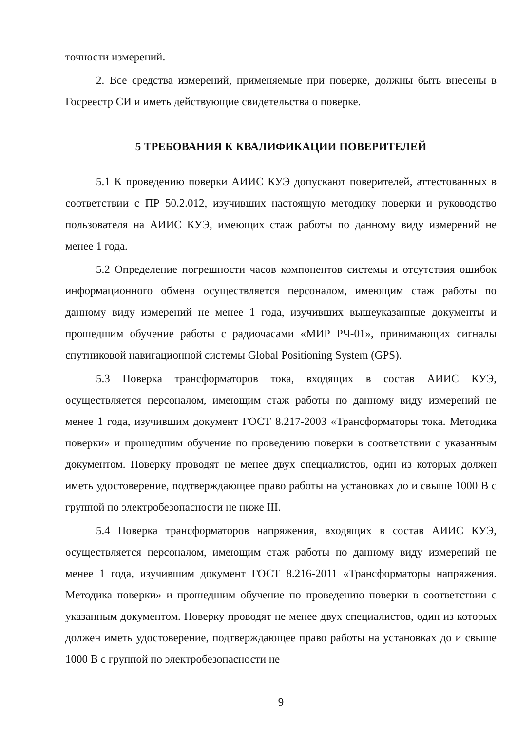точности измерений.
2. Все средства измерений, применяемые при поверке, должны быть внесены в Госреестр СИ и иметь действующие свидетельства о поверке.
5 ТРЕБОВАНИЯ К КВАЛИФИКАЦИИ ПОВЕРИТЕЛЕЙ
5.1 К проведению поверки АИИС КУЭ допускают поверителей, аттестованных в соответствии с ПР 50.2.012, изучивших настоящую методику поверки и руководство пользователя на АИИС КУЭ, имеющих стаж работы по данному виду измерений не менее 1 года.
5.2 Определение погрешности часов компонентов системы и отсутствия ошибок информационного обмена осуществляется персоналом, имеющим стаж работы по данному виду измерений не менее 1 года, изучивших вышеуказанные документы и прошедшим обучение работы с радиочасами «МИР РЧ-01», принимающих сигналы спутниковой навигационной системы Global Positioning System (GPS).
5.3 Поверка трансформаторов тока, входящих в состав АИИС КУЭ, осуществляется персоналом, имеющим стаж работы по данному виду измерений не менее 1 года, изучившим документ ГОСТ 8.217-2003 «Трансформаторы тока. Методика поверки» и прошедшим обучение по проведению поверки в соответствии с указанным документом. Поверку проводят не менее двух специалистов, один из которых должен иметь удостоверение, подтверждающее право работы на установках до и свыше 1000 В с группой по электробезопасности не ниже III.
5.4 Поверка трансформаторов напряжения, входящих в состав АИИС КУЭ, осуществляется персоналом, имеющим стаж работы по данному виду измерений не менее 1 года, изучившим документ ГОСТ 8.216-2011 «Трансформаторы напряжения. Методика поверки» и прошедшим обучение по проведению поверки в соответствии с указанным документом. Поверку проводят не менее двух специалистов, один из которых должен иметь удостоверение, подтверждающее право работы на установках до и свыше 1000 В с группой по электробезопасности не
9